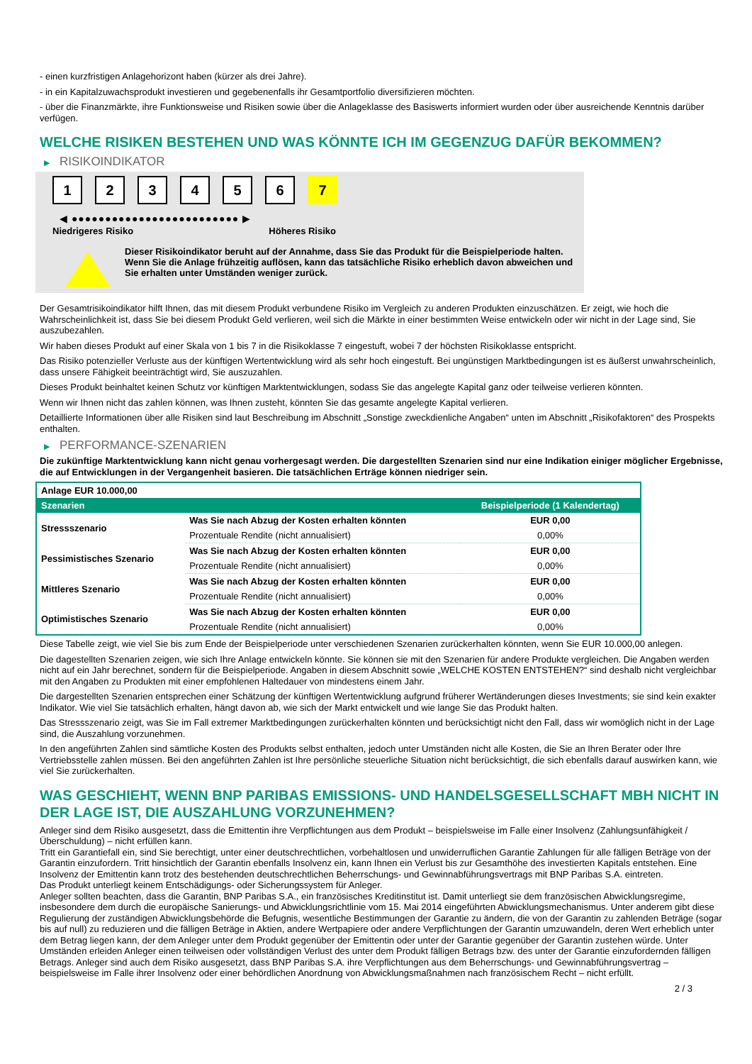- einen kurzfristigen Anlagehorizont haben (kürzer als drei Jahre).
- in ein Kapitalzuwachsprodukt investieren und gegebenenfalls ihr Gesamtportfolio diversifizieren möchten.
- über die Finanzmärkte, ihre Funktionsweise und Risiken sowie über die Anlageklasse des Basiswerts informiert wurden oder über ausreichende Kenntnis darüber verfügen.
WELCHE RISIKEN BESTEHEN UND WAS KÖNNTE ICH IM GEGENZUG DAFÜR BEKOMMEN?
▶ RISIKOINDIKATOR
123456 7
◀ ●●●●●●●●●●●●●●●●●●●●●●●●● ▶
Niedrigeres Risiko Höheres Risiko
Dieser Risikoindikator beruht auf der Annahme, dass Sie das Produkt für die Beispielperiode halten.
Wenn Sie die Anlage frühzeitig auflösen, kann das tatsächliche Risiko erheblich davon abweichen und Sie erhalten unter Umständen weniger zurück.
Der Gesamtrisikoindikator hilft Ihnen, das mit diesem Produkt verbundene Risiko im Vergleich zu anderen Produkten einzuschätzen. Er zeigt, wie hoch die Wahrscheinlichkeit ist, dass Sie bei diesem Produkt Geld verlieren, weil sich die Märkte in einer bestimmten Weise entwickeln oder wir nicht in der Lage sind, Sie auszubezahlen.
Wir haben dieses Produkt auf einer Skala von 1 bis 7 in die Risikoklasse 7 eingestuft, wobei 7 der höchsten Risikoklasse entspricht.
Das Risiko potenzieller Verluste aus der künftigen Wertentwicklung wird als sehr hoch eingestuft. Bei ungünstigen Marktbedingungen ist es äußerst unwahrscheinlich, dass unsere Fähigkeit beeinträchtigt wird, Sie auszuzahlen.
Dieses Produkt beinhaltet keinen Schutz vor künftigen Marktentwicklungen, sodass Sie das angelegte Kapital ganz oder teilweise verlieren könnten.
Wenn wir Ihnen nicht das zahlen können, was Ihnen zusteht, könnten Sie das gesamte angelegte Kapital verlieren.
Detaillierte Informationen über alle Risiken sind laut Beschreibung im Abschnitt „Sonstige zweckdienliche Angaben“ unten im Abschnitt „Risikofaktoren“ des Prospekts enthalten.
▶ PERFORMANCE-SZENARIEN
Die zukünftige Marktentwicklung kann nicht genau vorhergesagt werden. Die dargestellten Szenarien sind nur eine Indikation einiger möglicher Ergebnisse, die auf Entwicklungen in der Vergangenheit basieren. Die tatsächlichen Erträge können niedriger sein.
| Anlage EUR 10.000,00 | | |
| Szenarien | | Beispielperiode (1 Kalendertag) |
| Stressszenario | Was Sie nach Abzug der Kosten erhalten könnten | EUR 0,00 |
| | Prozentuale Rendite (nicht annualisiert) | 0,00% |
| Pessimistisches Szenario | Was Sie nach Abzug der Kosten erhalten könnten | EUR 0,00 |
| | Prozentuale Rendite (nicht annualisiert) | 0,00% |
| Mittleres Szenario | Was Sie nach Abzug der Kosten erhalten könnten | EUR 0,00 |
| | Prozentuale Rendite (nicht annualisiert) | 0,00% |
| Optimistisches Szenario | Was Sie nach Abzug der Kosten erhalten könnten | EUR 0,00 |
| | Prozentuale Rendite (nicht annualisiert) | 0,00% |
Diese Tabelle zeigt, wie viel Sie bis zum Ende der Beispielperiode unter verschiedenen Szenarien zurückerhalten könnten, wenn Sie EUR 10.000,00 anlegen.
Die dagestellten Szenarien zeigen, wie sich Ihre Anlage entwickeln könnte. Sie können sie mit den Szenarien für andere Produkte vergleichen. Die Angaben werden nicht auf ein Jahr berechnet, sondern für die Beispielperiode. Angaben in diesem Abschnitt sowie „WELCHE KOSTEN ENTSTEHEN?“ sind deshalb nicht vergleichbar mit den Angaben zu Produkten mit einer empfohlenen Haltedauer von mindestens einem Jahr.
Die dargestellten Szenarien entsprechen einer Schätzung der künftigen Wertentwicklung aufgrund früherer Wertänderungen dieses Investments; sie sind kein exakter Indikator. Wie viel Sie tatsächlich erhalten, hängt davon ab, wie sich der Markt entwickelt und wie lange Sie das Produkt halten.
Das Stressszenario zeigt, was Sie im Fall extremer Marktbedingungen zurückerhalten könnten und berücksichtigt nicht den Fall, dass wir womöglich nicht in der Lage sind, die Auszahlung vorzunehmen.
In den angeführten Zahlen sind sämtliche Kosten des Produkts selbst enthalten, jedoch unter Umständen nicht alle Kosten, die Sie an Ihren Berater oder Ihre Vertriebsstelle zahlen müssen. Bei den angeführten Zahlen ist Ihre persönliche steuerliche Situation nicht berücksichtigt, die sich ebenfalls darauf auswirken kann, wie viel Sie zurückerhalten.
WAS GESCHIEHT, WENN BNP PARIBAS EMISSIONS- UND HANDELSGESELLSCHAFT MBH NICHT IN DER LAGE IST, DIE AUSZAHLUNG VORZUNEHMEN?
Anleger sind dem Risiko ausgesetzt, dass die Emittentin ihre Verpflichtungen aus dem Produkt – beispielsweise im Falle einer Insolvenz (Zahlungsunfähigkeit / Überschuldung) – nicht erfüllen kann.
Tritt ein Garantiefall ein, sind Sie berechtigt, unter einer deutschrechtlichen, vorbehaltlosen und unwiderruflichen Garantie Zahlungen für alle fälligen Beträge von der Garantin einzufordern. Tritt hinsichtlich der Garantin ebenfalls Insolvenz ein, kann Ihnen ein Verlust bis zur Gesamthöhe des investierten Kapitals entstehen. Eine Insolvenz der Emittentin kann trotz des bestehenden deutschrechtlichen Beherrschungs- und Gewinnabführungsvertrags mit BNP Paribas S.A. eintreten.
Das Produkt unterliegt keinem Entschädigungs- oder Sicherungssystem für Anleger.
Anleger sollten beachten, dass die Garantin, BNP Paribas S.A., ein französisches Kreditinstitut ist. Damit unterliegt sie dem französischen Abwicklungsregime, insbesondere dem durch die europäische Sanierungs- und Abwicklungsrichtlinie vom 15. Mai 2014 eingeführten Abwicklungsmechanismus. Unter anderem gibt diese Regulierung der zuständigen Abwicklungsbehörde die Befugnis, wesentliche Bestimmungen der Garantie zu ändern, die von der Garantin zu zahlenden Beträge (sogar bis auf null) zu reduzieren und die fälligen Beträge in Aktien, andere Wertpapiere oder andere Verpflichtungen der Garantin umzuwandeln, deren Wert erheblich unter dem Betrag liegen kann, der dem Anleger unter dem Produkt gegenüber der Emittentin oder unter der Garantie gegenüber der Garantin zustehen würde. Unter Umständen erleiden Anleger einen teilweisen oder vollständigen Verlust des unter dem Produkt fälligen Betrags bzw. des unter der Garantie einzufordernden fälligen Betrags. Anleger sind auch dem Risiko ausgesetzt, dass BNP Paribas S.A. ihre Verpflichtungen aus dem Beherrschungs- und Gewinnabführungsvertrag – beispielsweise im Falle ihrer Insolvenz oder einer behördlichen Anordnung von Abwicklungsmaßnahmen nach französischem Recht – nicht erfüllt.
2 / 3